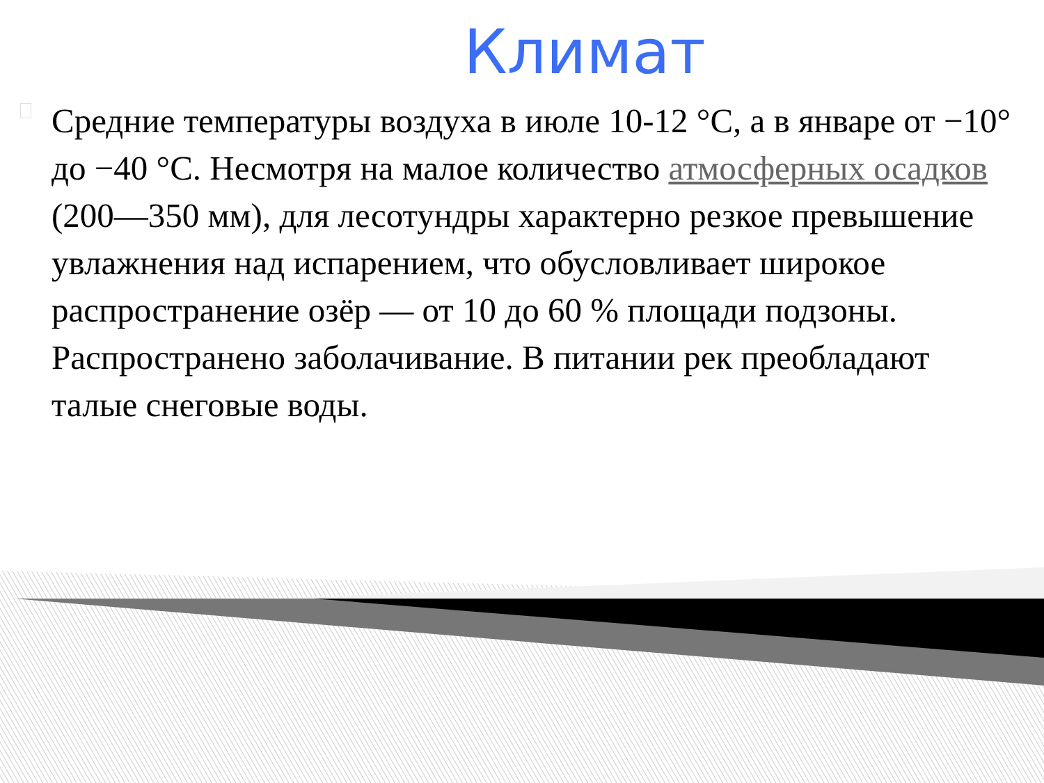Климат
Средние температуры воздуха в июле 10-12 °C, а в январе от −10° до −40 °C. Несмотря на малое количество атмосферных осадков (200—350 мм), для лесотундры характерно резкое превышение увлажнения над испарением, что обусловливает широкое распространение озёр — от 10 до 60 % площади подзоны. Распространено заболачивание. В питании рек преобладают талые снеговые воды.